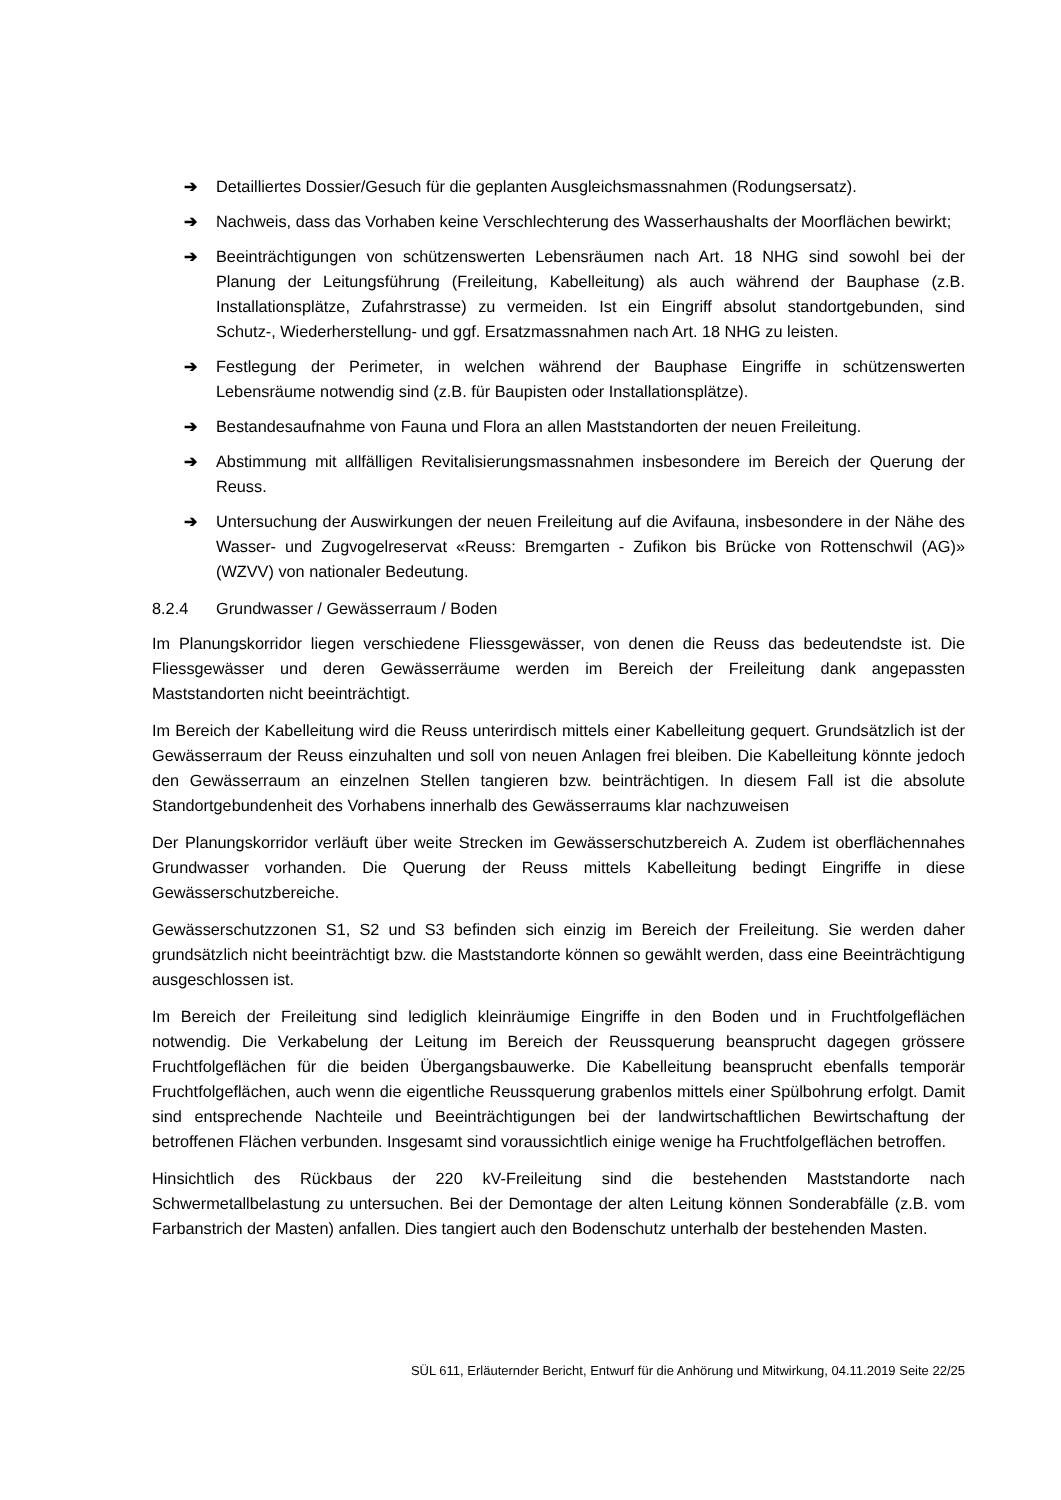➔ Detailliertes Dossier/Gesuch für die geplanten Ausgleichsmassnahmen (Rodungsersatz).
➔ Nachweis, dass das Vorhaben keine Verschlechterung des Wasserhaushalts der Moorflächen bewirkt;
➔ Beeinträchtigungen von schützenswerten Lebensräumen nach Art. 18 NHG sind sowohl bei der Planung der Leitungsführung (Freileitung, Kabelleitung) als auch während der Bauphase (z.B. Installationsplätze, Zufahrstrasse) zu vermeiden. Ist ein Eingriff absolut standortgebunden, sind Schutz-, Wiederherstellung- und ggf. Ersatzmassnahmen nach Art. 18 NHG zu leisten.
➔ Festlegung der Perimeter, in welchen während der Bauphase Eingriffe in schützenswerten Lebensräume notwendig sind (z.B. für Baupisten oder Installationsplätze).
➔ Bestandesaufnahme von Fauna und Flora an allen Maststandorten der neuen Freileitung.
➔ Abstimmung mit allfälligen Revitalisierungsmassnahmen insbesondere im Bereich der Querung der Reuss.
➔ Untersuchung der Auswirkungen der neuen Freileitung auf die Avifauna, insbesondere in der Nähe des Wasser- und Zugvogelreservat «Reuss: Bremgarten - Zufikon bis Brücke von Rottenschwil (AG)» (WZVV) von nationaler Bedeutung.
8.2.4 Grundwasser / Gewässerraum / Boden
Im Planungskorridor liegen verschiedene Fliessgewässer, von denen die Reuss das bedeutendste ist. Die Fliessgewässer und deren Gewässerräume werden im Bereich der Freileitung dank angepassten Maststandorten nicht beeinträchtigt.
Im Bereich der Kabelleitung wird die Reuss unterirdisch mittels einer Kabelleitung gequert. Grundsätzlich ist der Gewässerraum der Reuss einzuhalten und soll von neuen Anlagen frei bleiben. Die Kabelleitung könnte jedoch den Gewässerraum an einzelnen Stellen tangieren bzw. beinträchtigen. In diesem Fall ist die absolute Standortgebundenheit des Vorhabens innerhalb des Gewässerraums klar nachzuweisen
Der Planungskorridor verläuft über weite Strecken im Gewässerschutzbereich A. Zudem ist oberflächennahes Grundwasser vorhanden. Die Querung der Reuss mittels Kabelleitung bedingt Eingriffe in diese Gewässerschutzbereiche.
Gewässerschutzzonen S1, S2 und S3 befinden sich einzig im Bereich der Freileitung. Sie werden daher grundsätzlich nicht beeinträchtigt bzw. die Maststandorte können so gewählt werden, dass eine Beeinträchtigung ausgeschlossen ist.
Im Bereich der Freileitung sind lediglich kleinräumige Eingriffe in den Boden und in Fruchtfolgeflächen notwendig. Die Verkabelung der Leitung im Bereich der Reussquerung beansprucht dagegen grössere Fruchtfolgeflächen für die beiden Übergangsbauwerke. Die Kabelleitung beansprucht ebenfalls temporär Fruchtfolgeflächen, auch wenn die eigentliche Reussquerung grabenlos mittels einer Spülbohrung erfolgt. Damit sind entsprechende Nachteile und Beeinträchtigungen bei der landwirtschaftlichen Bewirtschaftung der betroffenen Flächen verbunden. Insgesamt sind voraussichtlich einige wenige ha Fruchtfolgeflächen betroffen.
Hinsichtlich des Rückbaus der 220 kV-Freileitung sind die bestehenden Maststandorte nach Schwermetallbelastung zu untersuchen. Bei der Demontage der alten Leitung können Sonderabfälle (z.B. vom Farbanstrich der Masten) anfallen. Dies tangiert auch den Bodenschutz unterhalb der bestehenden Masten.
SÜL 611, Erläuternder Bericht, Entwurf für die Anhörung und Mitwirkung, 04.11.2019 Seite 22/25